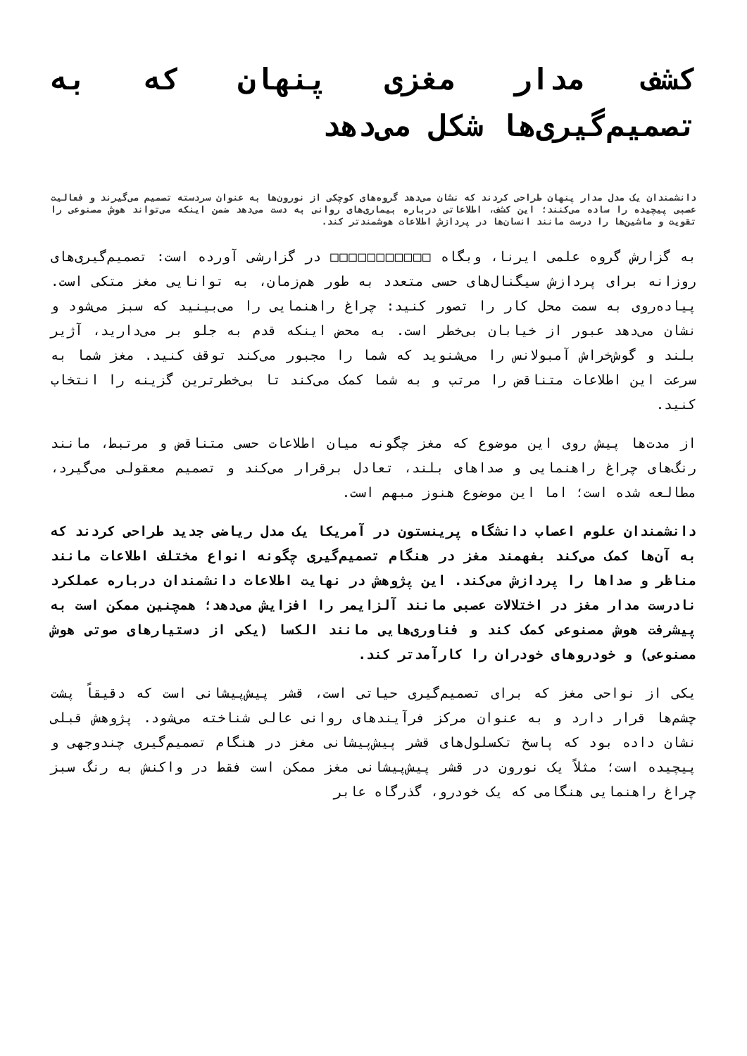کشف مدار مغزی پنهان که به تصمیم‌گیری‌ها شکل می‌دهد
دانشمندان یک مدل مدار پنهان طراحی کردند که نشان می‌دهد گروه‌های کوچکی از نورون‌ها به عنوان سردسته تصمیم می‌گیرند و فعالیت عصبی پیچیده را ساده می‌کنند؛ این کشف، اطلاعاتی درباره بیماری‌های روانی به دست می‌دهد ضمن اینکه می‌تواند هوش مصنوعی را تقویت و ماشین‌ها را درست مانند انسان‌ها در پردازش اطلاعات هوشمندتر کند.
به گزارش گروه علمی ایرنا، وبگاه □□□□□□□□□□□ در گزارشی آورده است: تصمیم‌گیری‌های روزانه برای پردازش سیگنال‌های حسی متعدد به طور هم‌زمان، به توانایی مغز متکی است. پیاده‌روی به سمت محل کار را تصور کنید: چراغ راهنمایی را می‌بینید که سبز می‌شود و نشان می‌دهد عبور از خیابان بی‌خطر است. به محض اینکه قدم به جلو بر می‌دارید، آژیر بلند و گوش‌خراش آمبولانس را می‌شنوید که شما را مجبور می‌کند توقف کنید. مغز شما به سرعت این اطلاعات متناقض را مرتب و به شما کمک می‌کند تا بی‌خطرترین گزینه را انتخاب کنید.
از مدت‌ها پیش روی این موضوع که مغز چگونه میان اطلاعات حسی متناقض و مرتبط، مانند رنگ‌های چراغ راهنمایی و صداهای بلند، تعادل برقرار می‌کند و تصمیم معقولی می‌گیرد، مطالعه شده است؛ اما این موضوع هنوز مبهم است.
دانشمندان علوم اعصاب دانشگاه پرینستون در آمریکا یک مدل ریاضی جدید طراحی کردند که به آن‌ها کمک می‌کند بفهمند مغز در هنگام تصمیم‌گیری چگونه انواع مختلف اطلاعات مانند مناظر و صداها را پردازش می‌کند. این پژوهش در نهایت اطلاعات دانشمندان درباره عملکرد نادرست مدار مغز در اختلالات عصبی مانند آلزایمر را افزایش می‌دهد؛ همچنین ممکن است به پیشرفت هوش مصنوعی کمک کند و فناوری‌هایی مانند الکسا (یکی از دستیارهای صوتی هوش مصنوعی) و خودروهای خودران را کارآمدتر کند.
یکی از نواحی مغز که برای تصمیم‌گیری حیاتی است، قشر پیش‌پیشانی است که دقیقاً پشت چشم‌ها قرار دارد و به عنوان مرکز فرآیندهای روانی عالی شناخته می‌شود. پژوهش قبلی نشان داده بود که پاسخ تکسلول‌های قشر پیش‌پیشانی مغز در هنگام تصمیم‌گیری چندوجهی و پیچیده است؛ مثلاً یک نورون در قشر پیش‌پیشانی مغز ممکن است فقط در واکنش به رنگ سبز چراغ راهنمایی هنگامی که یک خودرو، گذرگاه عابر